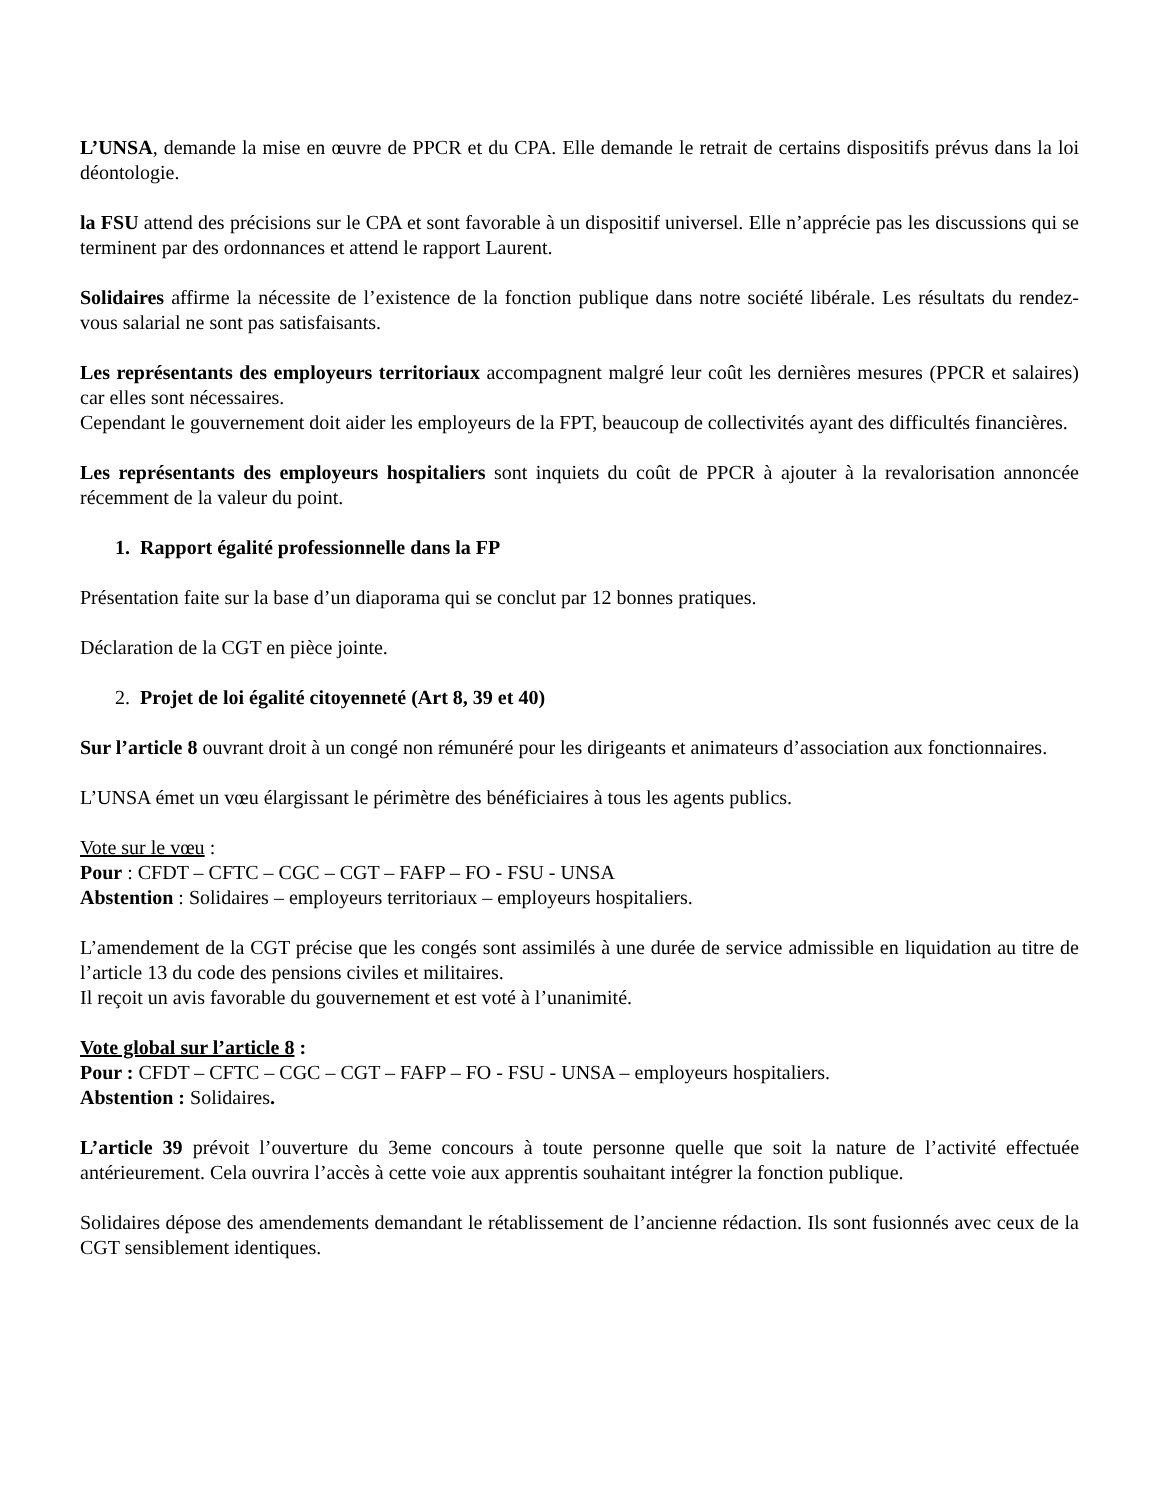L’UNSA, demande la mise en œuvre de PPCR et du CPA. Elle demande le retrait de certains dispositifs prévus dans la loi déontologie.
la FSU attend des précisions sur le CPA et sont favorable à un dispositif universel. Elle n’apprécie pas les discussions qui se terminent par des ordonnances et attend le rapport Laurent.
Solidaires affirme la nécessite de l’existence de la fonction publique dans notre société libérale. Les résultats du rendez-vous salarial ne sont pas satisfaisants.
Les représentants des employeurs territoriaux accompagnent malgré leur coût les dernières mesures (PPCR et salaires) car elles sont nécessaires.
Cependant le gouvernement doit aider les employeurs de la FPT, beaucoup de collectivités ayant des difficultés financières.
Les représentants des employeurs hospitaliers sont inquiets du coût de PPCR à ajouter à la revalorisation annoncée récemment de la valeur du point.
1. Rapport égalité professionnelle dans la FP
Présentation faite sur la base d’un diaporama qui se conclut par 12 bonnes pratiques.
Déclaration de la CGT en pièce jointe.
2. Projet de loi égalité citoyenneté (Art 8, 39 et 40)
Sur l’article 8 ouvrant droit à un congé non rémunéré pour les dirigeants et animateurs d’association aux fonctionnaires.
L’UNSA émet un vœu élargissant le périmètre des bénéficiaires à tous les agents publics.
Vote sur le vœu :
Pour : CFDT – CFTC – CGC – CGT – FAFP – FO - FSU - UNSA
Abstention : Solidaires – employeurs territoriaux – employeurs hospitaliers.
L’amendement de la CGT précise que les congés sont assimilés à une durée de service admissible en liquidation au titre de l’article 13 du code des pensions civiles et militaires.
Il reçoit un avis favorable du gouvernement et est voté à l’unanimité.
Vote global sur l’article 8 :
Pour : CFDT – CFTC – CGC – CGT – FAFP – FO - FSU - UNSA – employeurs hospitaliers.
Abstention : Solidaires.
L’article 39 prévoit l’ouverture du 3eme concours à toute personne quelle que soit la nature de l’activité effectuée antérieurement. Cela ouvrira l’accès à cette voie aux apprentis souhaitant intégrer la fonction publique.
Solidaires dépose des amendements demandant le rétablissement de l’ancienne rédaction. Ils sont fusionnés avec ceux de la CGT sensiblement identiques.